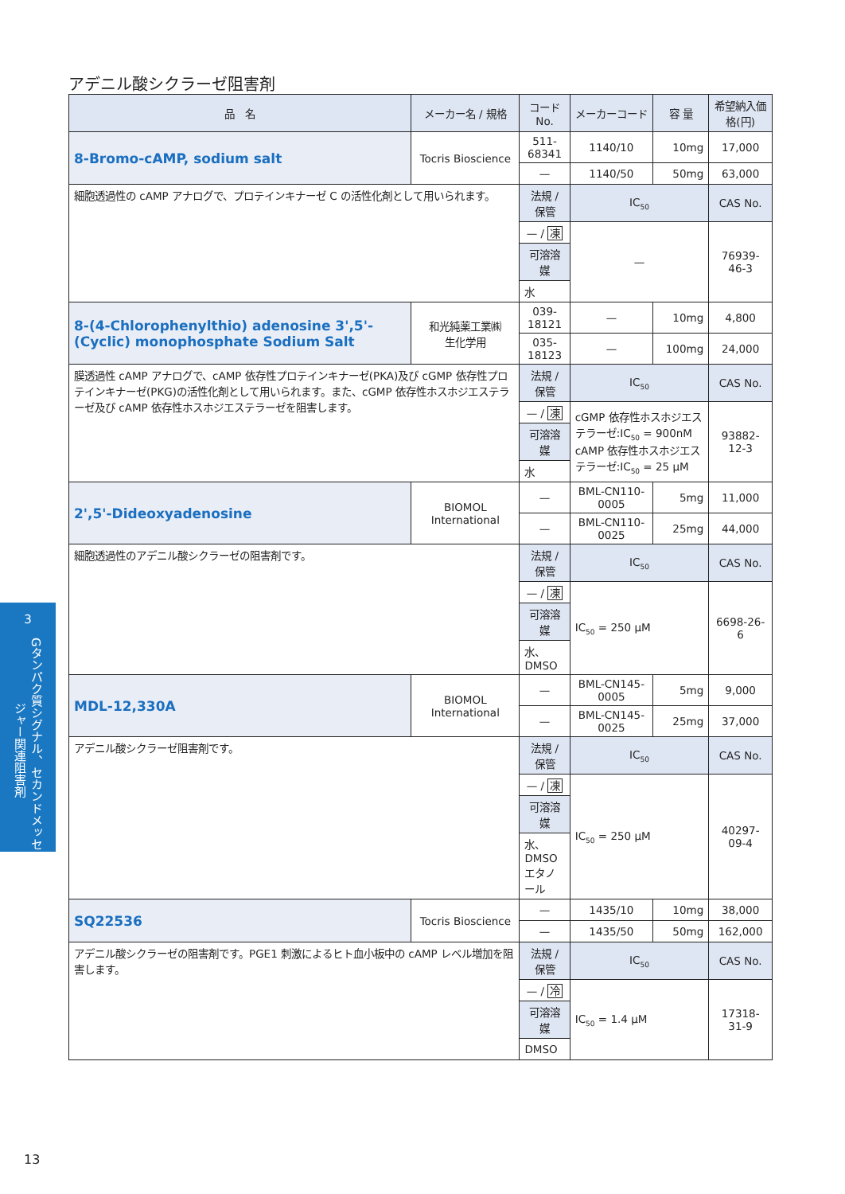アデニル酸シクラーゼ阻害剤
| 品 名 | メーカー名 / 規格 | コード No. | メーカーコード | 容 量 | 希望納入価格(円) |
| --- | --- | --- | --- | --- | --- |
| 8-Bromo-cAMP, sodium salt | Tocris Bioscience | 511-68341 | 1140/10 | 10mg | 17,000 |
| | | — | 1140/50 | 50mg | 63,000 |
| 細胞透過性の cAMP アナログで、プロテインキナーゼ C の活性化剤として用いられます。 | | 法規 / 保管 | IC<sub>50</sub> | | CAS No. |
| | | — / 凍 | — | | 76939-46-3 |
| | | 可溶溶媒 | | | |
| | | 水 | | | |
| 8-(4-Chlorophenylthio) adenosine 3',5'-(Cyclic) monophosphate Sodium Salt | 和光純薬工業㈱ 生化学用 | 039-18121 | — | 10mg | 4,800 |
| | | 035-18123 | — | 100mg | 24,000 |
| 膜透過性 cAMP アナログで、cAMP 依存性プロテインキナーゼ(PKA)及び cGMP 依存性プロテインキナーゼ(PKG)の活性化剤として用いられます。また、cGMP 依存性ホスホジエステラーゼ及び cAMP 依存性ホスホジエステラーゼを阻害します。 | | 法規 / 保管 | IC<sub>50</sub> | | CAS No. |
| | | — / 凍 | cGMP 依存性ホスホジエステラーゼ:IC<sub>50</sub> = 900nM cAMP 依存性ホスホジエステラーゼ:IC<sub>50</sub> = 25 μM | | 93882-12-3 |
| | | 可溶溶媒 | | | |
| | | 水 | | | |
| 2',5'-Dideoxyadenosine | BIOMOL International | — | BML-CN110-0005 | 5mg | 11,000 |
| | | — | BML-CN110-0025 | 25mg | 44,000 |
| 細胞透過性のアデニル酸シクラーゼの阻害剤です。 | | 法規 / 保管 | IC<sub>50</sub> | | CAS No. |
| | | — / 凍 | IC<sub>50</sub> = 250 μM | | 6698-26-6 |
| | | 可溶溶媒 | | | |
| | | 水、DMSO | | | |
| MDL-12,330A | BIOMOL International | — | BML-CN145-0005 | 5mg | 9,000 |
| | | — | BML-CN145-0025 | 25mg | 37,000 |
| アデニル酸シクラーゼ阻害剤です。 | | 法規 / 保管 | IC<sub>50</sub> | | CAS No. |
| | | — / 凍 | IC<sub>50</sub> = 250 μM | | 40297-09-4 |
| | | 可溶溶媒 | | | |
| | | 水、DMSO エタノール | | | |
| SQ22536 | Tocris Bioscience | — | 1435/10 | 10mg | 38,000 |
| | | — | 1435/50 | 50mg | 162,000 |
| アデニル酸シクラーゼの阻害剤です。PGE1 刺激によるヒト血小板中の cAMP レベル増加を阻害します。 | | 法規 / 保管 | IC<sub>50</sub> | | CAS No. |
| | | — / 冷 | IC<sub>50</sub> = 1.4 μM | | 17318-31-9 |
| | | 可溶溶媒 | | | |
| | | DMSO | | | |
3
Gタンパク質シグナル、セカンドメッセンジャー関連阻害剤
13